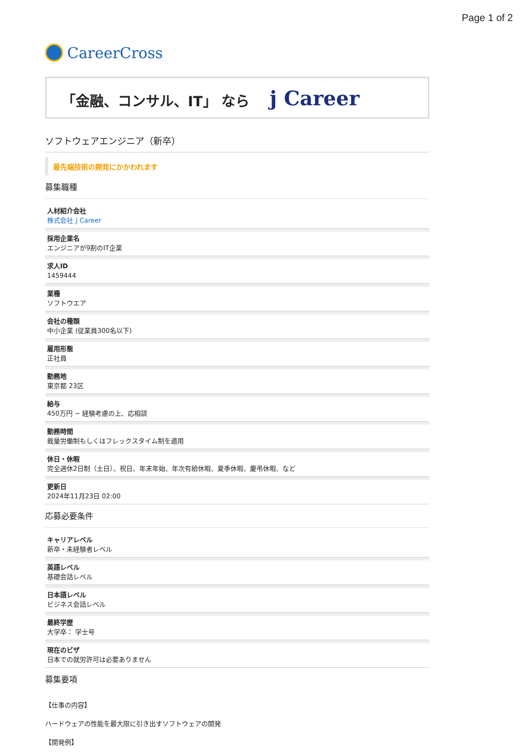Page 1 of 2
CareerCross
「金融、コンサル、IT」 なら j Career
ソフトウェアエンジニア（新卒）
最先端技術の開発にかかわれます
募集職種
人材紹介会社
株式会社ｊCareer
採用企業名
エンジニアが9割のIT企業
求人ID
1459444
業種
ソフトウエア
会社の種類
中小企業 (従業員300名以下)
雇用形態
正社員
勤務地
東京都 23区
給与
450万円 ~ 経験考慮の上、応相談
勤務時間
裁量労働制もしくはフレックスタイム制を適用
休日・休暇
完全週休2日制（土日）、祝日、年末年始、年次有給休暇、夏季休暇、慶弔休暇、など
更新日
2024年11月23日 02:00
応募必要条件
キャリアレベル
新卒・未経験者レベル
英語レベル
基礎会話レベル
日本語レベル
ビジネス会話レベル
最終学歴
大学卒： 学士号
現在のビザ
日本での就労許可は必要ありません
募集要項
【仕事の内容】
ハードウェアの性能を最大限に引き出すソフトウェアの開発
【開発例】